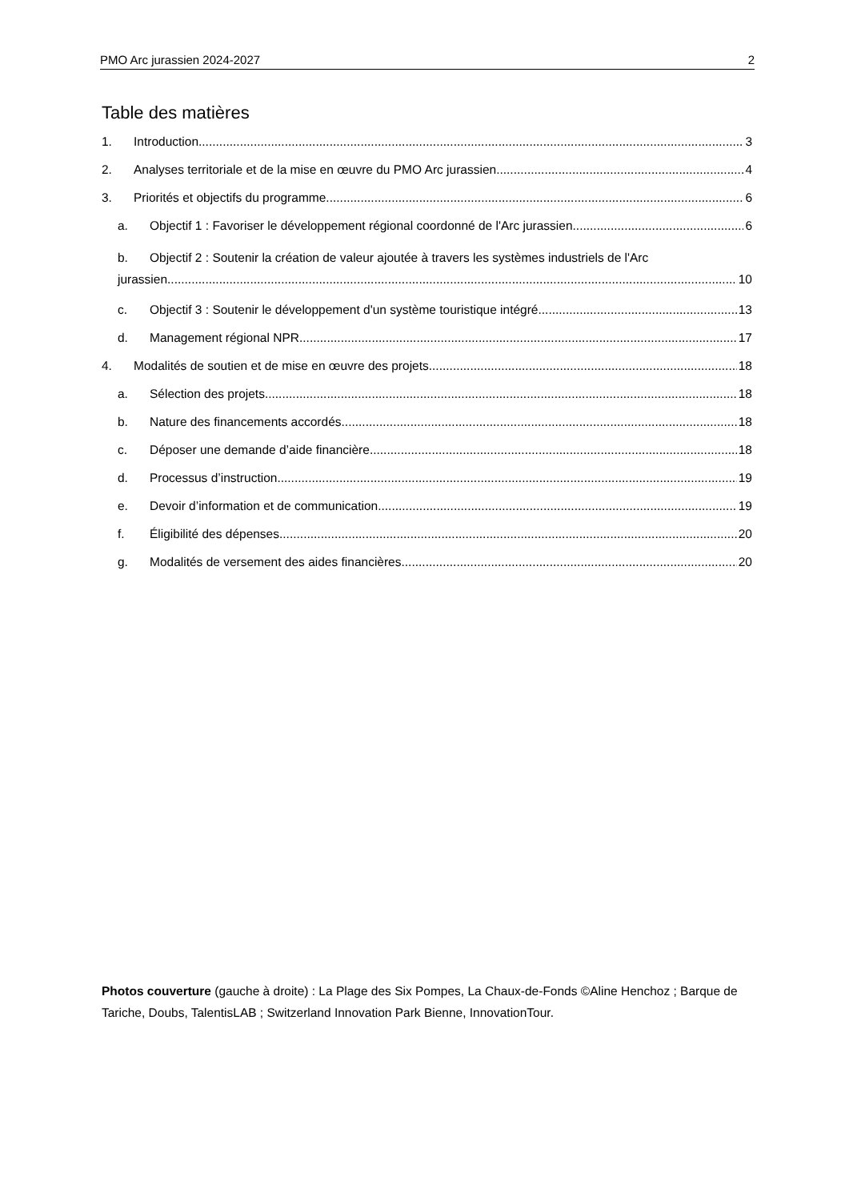PMO Arc jurassien 2024-2027 2
Table des matières
1. Introduction 3
2. Analyses territoriale et de la mise en œuvre du PMO Arc jurassien 4
3. Priorités et objectifs du programme 6
a. Objectif 1 : Favoriser le développement régional coordonné de l'Arc jurassien 6
b. Objectif 2 : Soutenir la création de valeur ajoutée à travers les systèmes industriels de l'Arc
jurassien 10
c. Objectif 3 : Soutenir le développement d'un système touristique intégré 13
d. Management régional NPR 17
4. Modalités de soutien et de mise en œuvre des projets 18
a. Sélection des projets 18
b. Nature des financements accordés 18
c. Déposer une demande d’aide financière 18
d. Processus d’instruction 19
e. Devoir d’information et de communication 19
f. Éligibilité des dépenses 20
g. Modalités de versement des aides financières 20
Photos couverture (gauche à droite) : La Plage des Six Pompes, La Chaux-de-Fonds ©Aline Henchoz ; Barque de Tariche, Doubs, TalentisLAB ; Switzerland Innovation Park Bienne, InnovationTour.